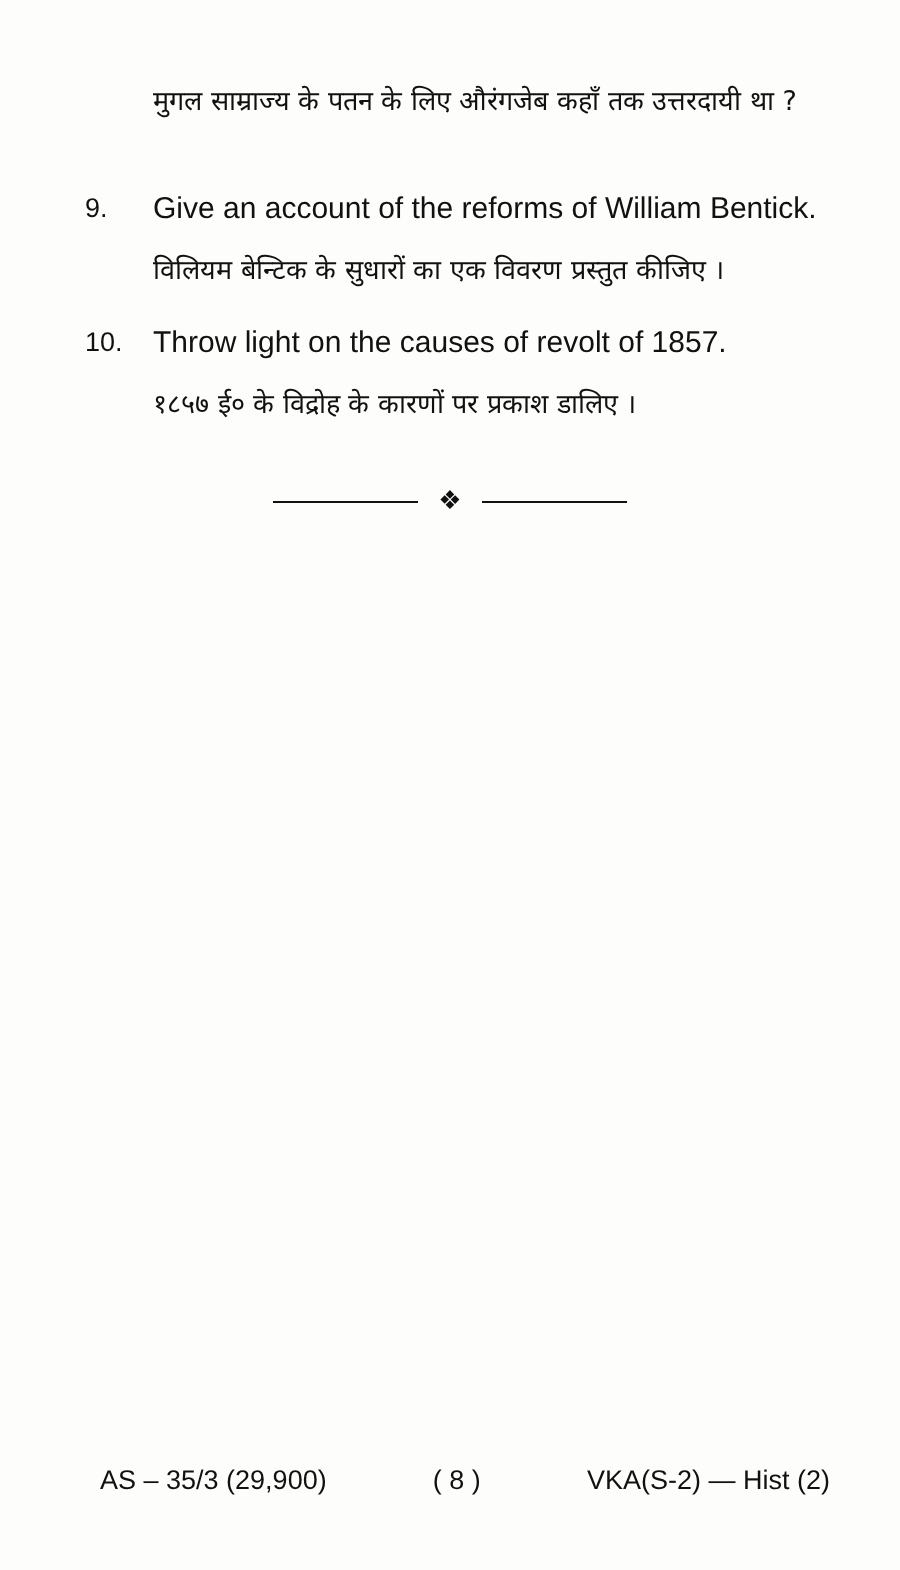मुगल साम्राज्य के पतन के लिए औरंगजेब कहाँ तक उत्तरदायी था ?
9. Give an account of the reforms of William Bentick.
विलियम बेन्टिक के सुधारों का एक विवरण प्रस्तुत कीजिए ।
10. Throw light on the causes of revolt of 1857.
१८५७ ई० के विद्रोह के कारणों पर प्रकाश डालिए ।
❖
AS – 35/3 (29,900) ( 8 ) VKA(S-2) — Hist (2)